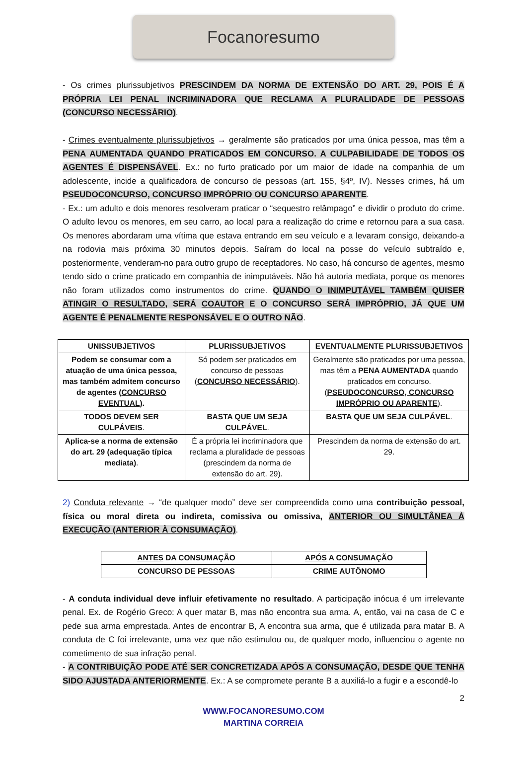Focanoresumo
- Os crimes plurissubjetivos PRESCINDEM DA NORMA DE EXTENSÃO DO ART. 29, POIS É A PRÓPRIA LEI PENAL INCRIMINADORA QUE RECLAMA A PLURALIDADE DE PESSOAS (CONCURSO NECESSÁRIO).
- Crimes eventualmente plurissubjetivos → geralmente são praticados por uma única pessoa, mas têm a PENA AUMENTADA QUANDO PRATICADOS EM CONCURSO. A CULPABILIDADE DE TODOS OS AGENTES É DISPENSÁVEL. Ex.: no furto praticado por um maior de idade na companhia de um adolescente, incide a qualificadora de concurso de pessoas (art. 155, §4º, IV). Nesses crimes, há um PSEUDOCONCURSO, CONCURSO IMPRÓPRIO OU CONCURSO APARENTE.
- Ex.: um adulto e dois menores resolveram praticar o “sequestro relâmpago” e dividir o produto do crime. O adulto levou os menores, em seu carro, ao local para a realização do crime e retornou para a sua casa. Os menores abordaram uma vítima que estava entrando em seu veículo e a levaram consigo, deixando-a na rodovia mais próxima 30 minutos depois. Saíram do local na posse do veículo subtraído e, posteriormente, venderam-no para outro grupo de receptadores. No caso, há concurso de agentes, mesmo tendo sido o crime praticado em companhia de inimputáveis. Não há autoria mediata, porque os menores não foram utilizados como instrumentos do crime. QUANDO O INIMPUTÁVEL TAMBÉM QUISER ATINGIR O RESULTADO, SERÁ COAUTOR E O CONCURSO SERÁ IMPRÓPRIO, JÁ QUE UM AGENTE É PENALMENTE RESPONSÁVEL E O OUTRO NÃO.
| UNISSUBJETIVOS | PLURISSUBJETIVOS | EVENTUALMENTE PLURISSUBJETIVOS |
| --- | --- | --- |
| Podem se consumar com a atuação de uma única pessoa, mas também admitem concurso de agentes ( CONCURSO EVENTUAL ). | Só podem ser praticados em concurso de pessoas ( CONCURSO NECESSÁRIO ). | Geralmente são praticados por uma pessoa, mas têm a PENA AUMENTADA quando praticados em concurso. ( PSEUDOCONCURSO, CONCURSO IMPRÓPRIO OU APARENTE ). |
| TODOS DEVEM SER CULPÁVEIS . | BASTA QUE UM SEJA CULPÁVEL . | BASTA QUE UM SEJA CULPÁVEL . |
| Aplica-se a norma de extensão do art. 29 (adequação típica mediata) . | É a própria lei incriminadora que reclama a pluralidade de pessoas (prescindem da norma de extensão do art. 29). | Prescindem da norma de extensão do art. 29. |
2) Conduta relevante → “de qualquer modo” deve ser compreendida como uma contribuição pessoal, física ou moral direta ou indireta, comissiva ou omissiva, ANTERIOR OU SIMULTÂNEA À EXECUÇÃO (ANTERIOR À CONSUMAÇÃO).
| ANTES DA CONSUMAÇÃO | APÓS A CONSUMAÇÃO |
| --- | --- |
| CONCURSO DE PESSOAS | CRIME AUTÔNOMO |
- A conduta individual deve influir efetivamente no resultado. A participação inócua é um irrelevante penal. Ex. de Rogério Greco: A quer matar B, mas não encontra sua arma. A, então, vai na casa de C e pede sua arma emprestada. Antes de encontrar B, A encontra sua arma, que é utilizada para matar B. A conduta de C foi irrelevante, uma vez que não estimulou ou, de qualquer modo, influenciou o agente no cometimento de sua infração penal.
- A CONTRIBUIÇÃO PODE ATÉ SER CONCRETIZADA APÓS A CONSUMAÇÃO, DESDE QUE TENHA SIDO AJUSTADA ANTERIORMENTE. Ex.: A se compromete perante B a auxiliá-lo a fugir e a escondê-lo
2
WWW.FOCANORESUMO.COM
MARTINA CORREIA